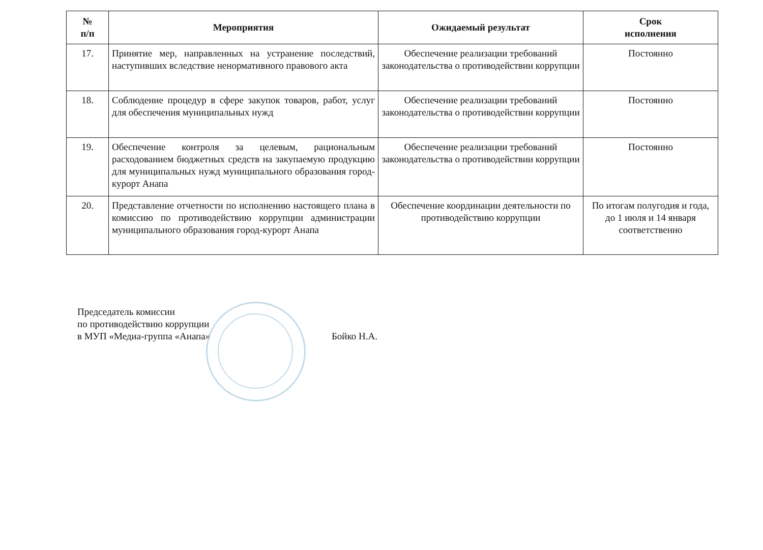| № п/п | Мероприятия | Ожидаемый результат | Срок исполнения |
| --- | --- | --- | --- |
| 17. | Принятие мер, направленных на устранение последствий, наступивших вследствие ненормативного правового акта | Обеспечение реализации требований законодательства о противодействии коррупции | Постоянно |
| 18. | Соблюдение процедур в сфере закупок товаров, работ, услуг для обеспечения муниципальных нужд | Обеспечение реализации требований законодательства о противодействии коррупции | Постоянно |
| 19. | Обеспечение контроля за целевым, рациональным расходованием бюджетных средств на закупаемую продукцию для муниципальных нужд муниципального образования город-курорт Анапа | Обеспечение реализации требований законодательства о противодействии коррупции | Постоянно |
| 20. | Представление отчетности по исполнению настоящего плана в комиссию по противодействию коррупции администрации муниципального образования город-курорт Анапа | Обеспечение координации деятельности по противодействию коррупции | По итогам полугодия и года, до 1 июля и 14 января соответственно |
Председатель комиссии
по противодействию коррупции
в МУП «Медиа-группа «Анапа»
Бойко Н.А.